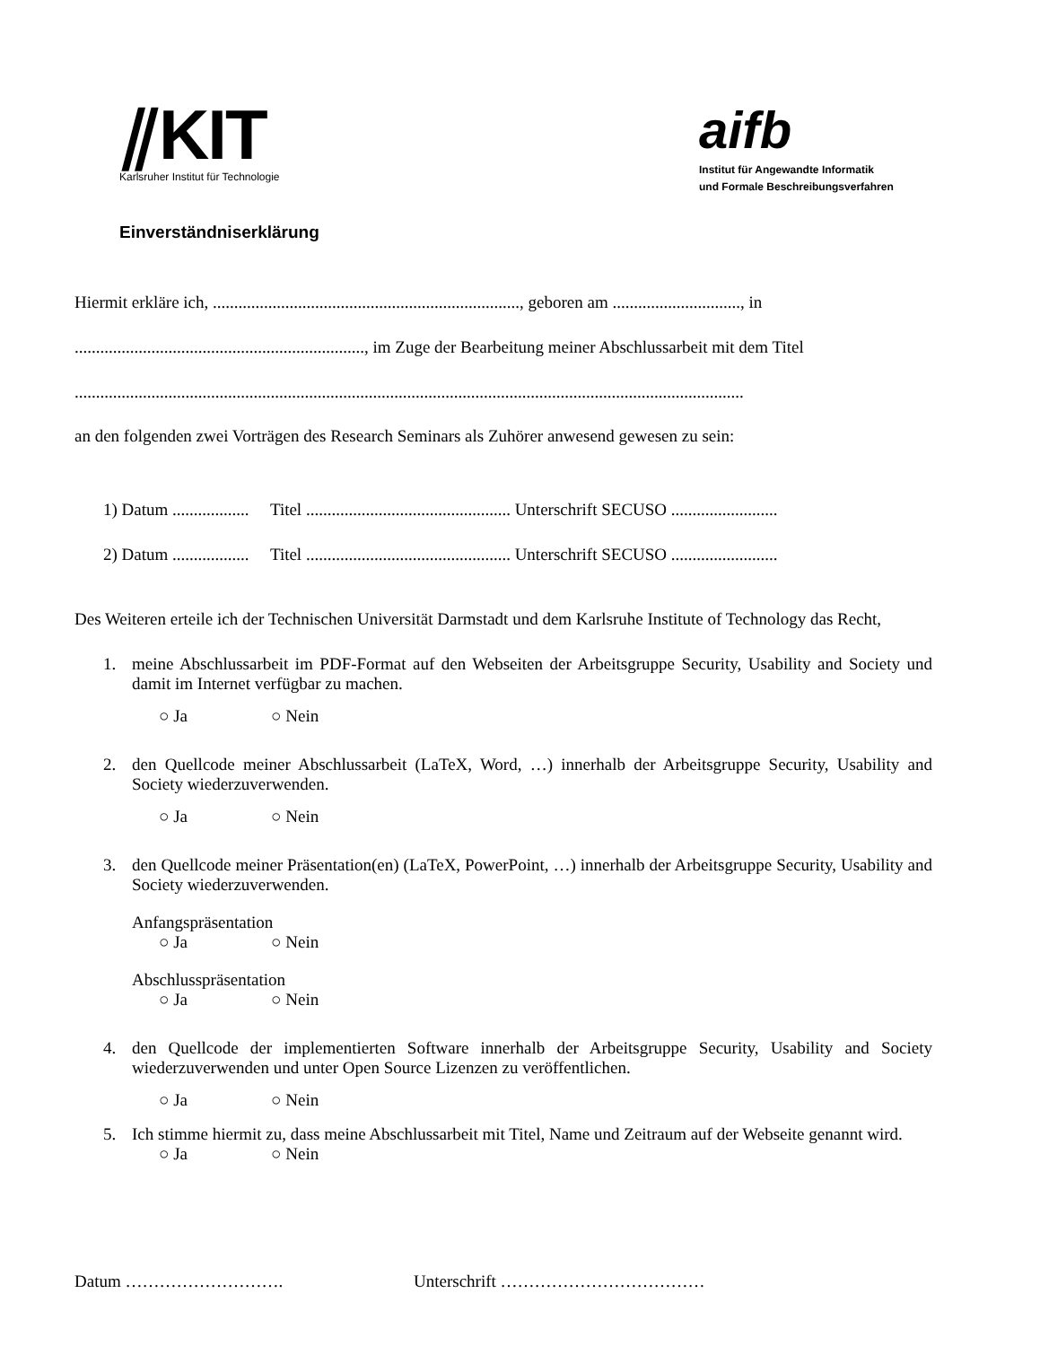⫽KIT
Karlsruher Institut für Technologie
aifb
Institut für Angewandte Informatik
und Formale Beschreibungsverfahren
Einverständniserklärung
Hiermit erkläre ich, ........................................................................, geboren am .............................., in
...................................................................., im Zuge der Bearbeitung meiner Abschlussarbeit mit dem Titel
.............................................................................................................................................................
an den folgenden zwei Vorträgen des Research Seminars als Zuhörer anwesend gewesen zu sein:
1) Datum .................. Titel ................................................ Unterschrift SECUSO .........................
2) Datum .................. Titel ................................................ Unterschrift SECUSO .........................
Des Weiteren erteile ich der Technischen Universität Darmstadt und dem Karlsruhe Institute of Technology das Recht,
1. meine Abschlussarbeit im PDF-Format auf den Webseiten der Arbeitsgruppe Security, Usability and Society und damit im Internet verfügbar zu machen.
○ Ja ○ Nein
2. den Quellcode meiner Abschlussarbeit (LaTeX, Word, …) innerhalb der Arbeitsgruppe Security, Usability and Society wiederzuverwenden.
○ Ja ○ Nein
3. den Quellcode meiner Präsentation(en) (LaTeX, PowerPoint, …) innerhalb der Arbeitsgruppe Security, Usability and Society wiederzuverwenden.
Anfangspräsentation
○ Ja ○ Nein
Abschlusspräsentation
○ Ja ○ Nein
4. den Quellcode der implementierten Software innerhalb der Arbeitsgruppe Security, Usability and Society wiederzuverwenden und unter Open Source Lizenzen zu veröffentlichen.
○ Ja ○ Nein
5. Ich stimme hiermit zu, dass meine Abschlussarbeit mit Titel, Name und Zeitraum auf der Webseite genannt wird.
○ Ja ○ Nein
Datum ………………………. Unterschrift ………………………………